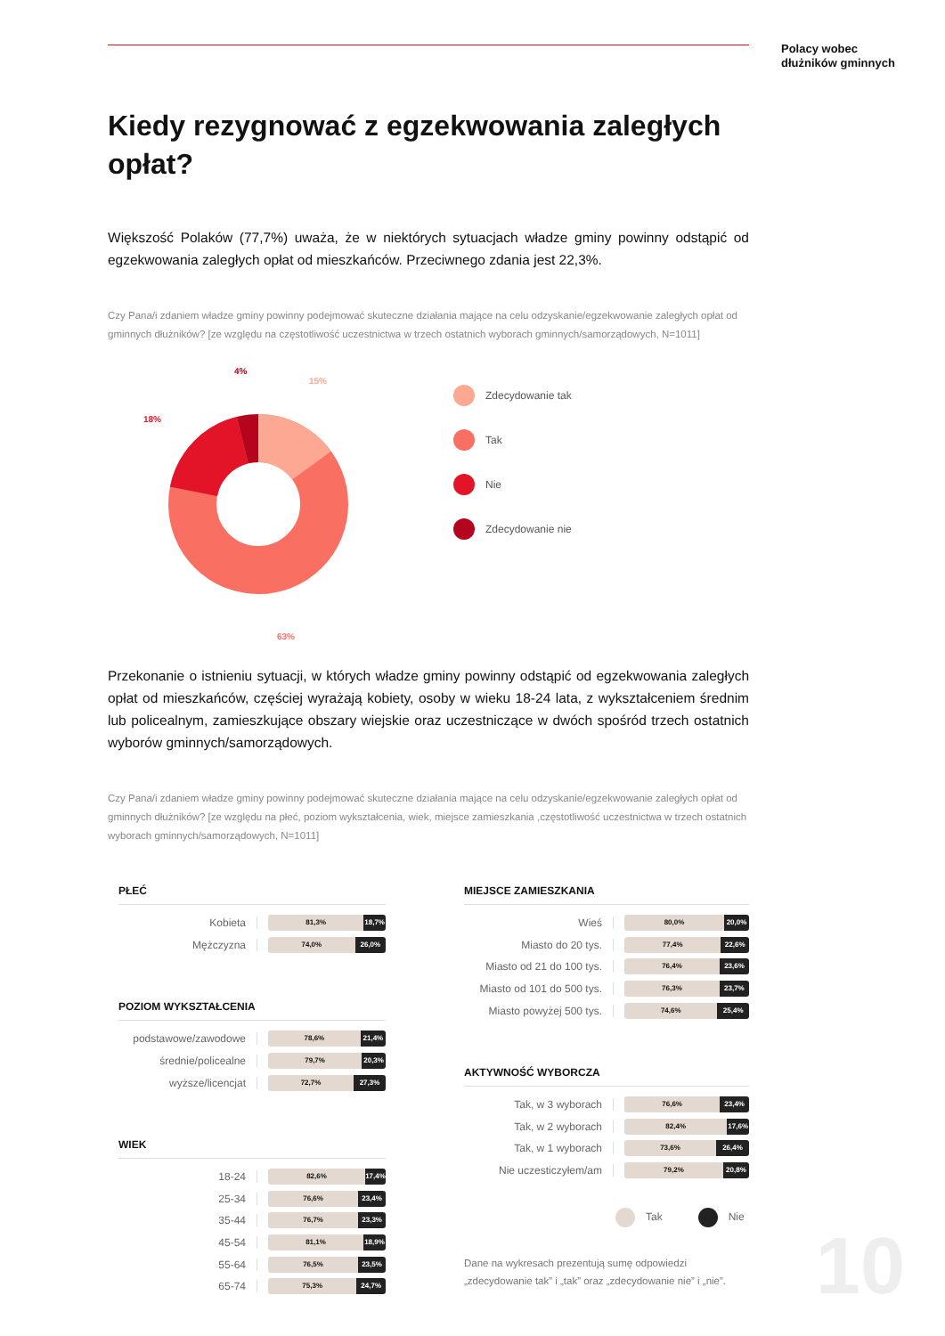Polacy wobec
dłużników gminnych
Kiedy rezygnować z egzekwowania zaległych opłat?
Większość Polaków (77,7%) uważa, że w niektórych sytuacjach władze gminy powinny odstąpić od egzekwowania zaległych opłat od mieszkańców. Przeciwnego zdania jest 22,3%.
Czy Pana/i zdaniem władze gminy powinny podejmować skuteczne działania mające na celu odzyskanie/egzekwowanie zaległych opłat od gminnych dłużników? [ze względu na częstotliwość uczestnictwa w trzech ostatnich wyborach gminnych/samorządowych, N=1011]
15%
4%
18%
63%
Zdecydowanie tak
Tak
Nie
Zdecydowanie nie
Przekonanie o istnieniu sytuacji, w których władze gminy powinny odstąpić od egzekwowania zaległych opłat od mieszkańców, częściej wyrażają kobiety, osoby w wieku 18-24 lata, z wykształceniem średnim lub policealnym, zamieszkujące obszary wiejskie oraz uczestniczące w dwóch spośród trzech ostatnich wyborów gminnych/samorządowych.
Czy Pana/i zdaniem władze gminy powinny podejmować skuteczne działania mające na celu odzyskanie/egzekwowanie zaległych opłat od gminnych dłużników? [ze względu na płeć, poziom wykształcenia, wiek, miejsce zamieszkania ,częstotliwość uczestnictwa w trzech ostatnich wyborach gminnych/samorządowych, N=1011]
PŁEĆ
Kobieta
81,3% 18,7%
Mężczyzna
74,0% 26,0%
POZIOM WYKSZTAŁCENIA
podstawowe/zawodowe
78,6% 21,4%
średnie/policealne
79,7% 20,3%
wyższe/licencjat
72,7% 27,3%
WIEK
18-24
82,6% 17,4%
25-34
76,6% 23,4%
35-44
76,7% 23,3%
45-54
81,1% 18,9%
55-64
76,5% 23,5%
65-74
75,3% 24,7%
MIEJSCE ZAMIESZKANIA
Wieś
80,0% 20,0%
Miasto do 20 tys.
77,4% 22,6%
Miasto od 21 do 100 tys.
76,4% 23,6%
Miasto od 101 do 500 tys.
76,3% 23,7%
Miasto powyżej 500 tys.
74,6% 25,4%
AKTYWNOŚĆ WYBORCZA
Tak, w 3 wyborach
76,6% 23,4%
Tak, w 2 wyborach
82,4% 17,6%
Tak, w 1 wyborach
73,6% 26,4%
Nie uczesticzyłem/am
79,2% 20,8%
Tak Nie
Dane na wykresach prezentują sumę odpowiedzi „zdecydowanie tak” i „tak” oraz „zdecydowanie nie” i „nie”.
10